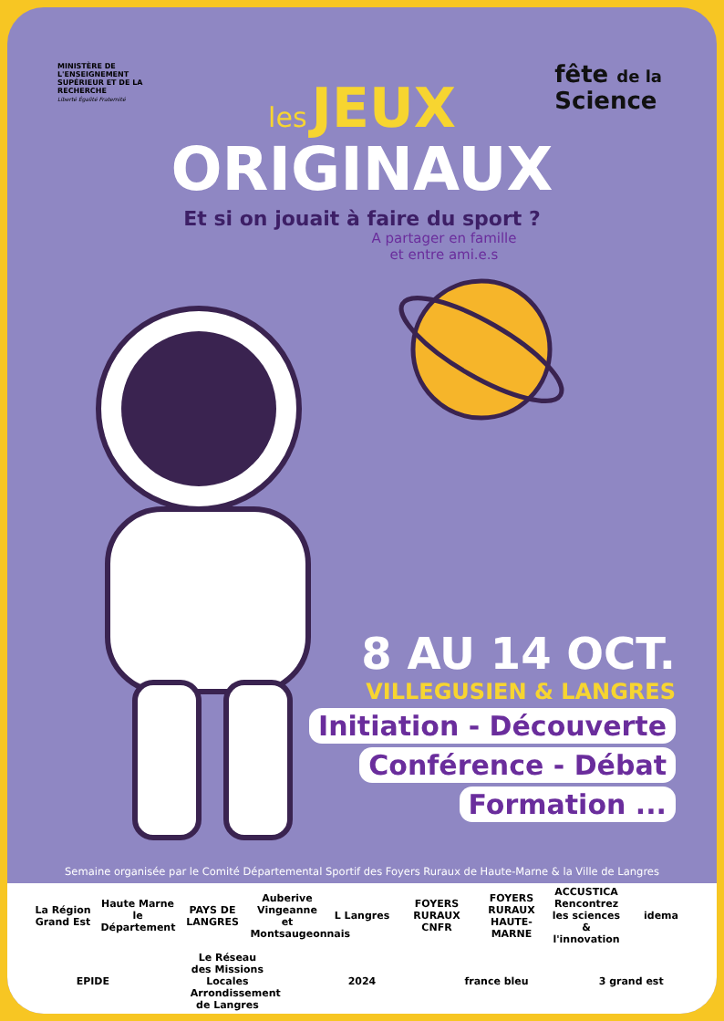MINISTÈRE DE L'ENSEIGNEMENT SUPÉRIEUR ET DE LA RECHERCHE
Liberté Égalité Fraternité
fête de la
Science
les JEUX
ORIGINAUX
Et si on jouait à faire du sport ?
A partager en famille
et entre ami.e.s
8 AU 14 OCT.
VILLEGUSIEN & LANGRES
Initiation - Découverte
Conférence - Débat
Formation ...
Semaine organisée par le Comité Départemental Sportif des Foyers Ruraux de Haute-Marne & la Ville de Langres
La Région Grand Est Haute Marne le Département PAYS DE LANGRES Auberive Vingeanne et Montsaugeonnais L Langres FOYERS RURAUX CNFR FOYERS RURAUX HAUTE-MARNE ACCUSTICA Rencontrez les sciences & l'innovation idema EPIDE Le Réseau des Missions Locales Arrondissement de Langres 2024 france bleu 3 grand est